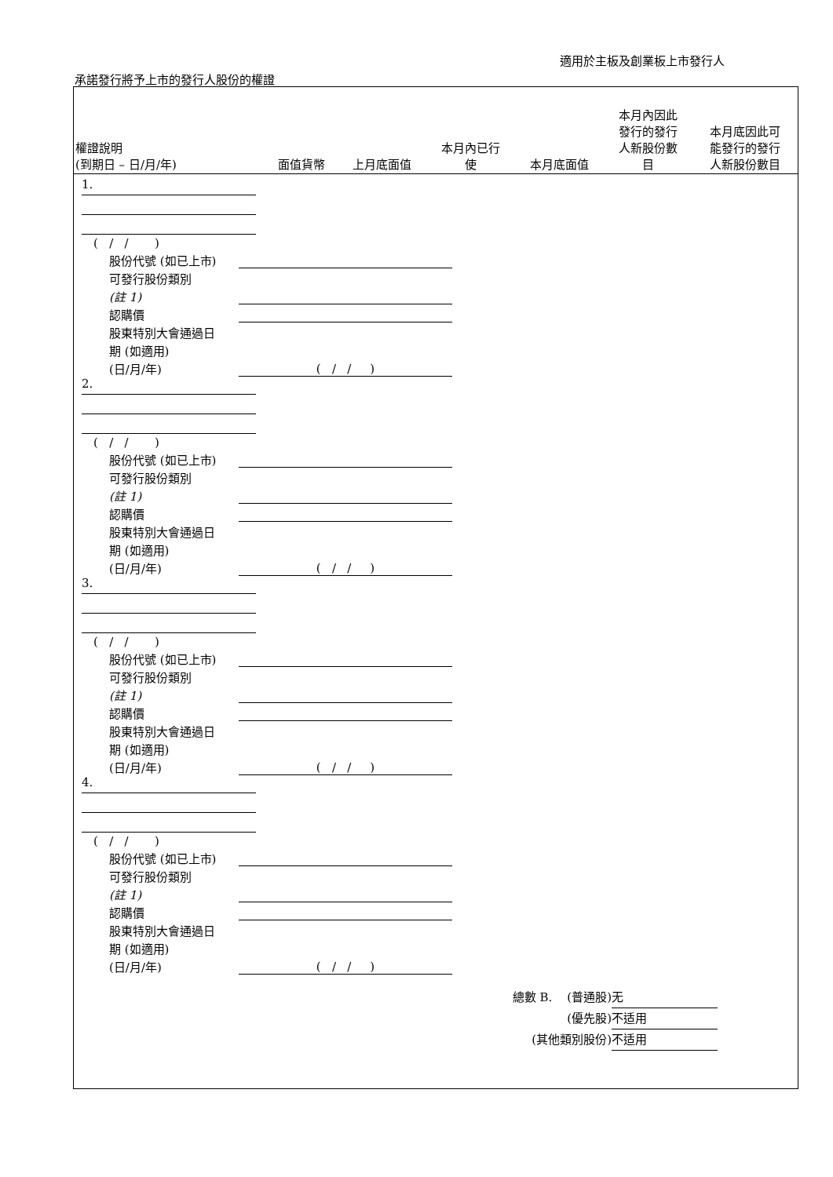適用於主板及創業板上市發行人
承諾發行將予上市的發行人股份的權證
| 權證說明 (到期日 – 日/月/年) | 面值貨幣 | 上月底面值 | 本月內已行 使 | 本月底面值 | 本月內因此 發行的發行 人新股份數 目 | 本月底因此可 能發行的發行 人新股份數目 |
| --- | --- | --- | --- | --- | --- | --- |
1.
( / / )
股份代號 (如已上市)
可發行股份類別
(註 1)
認購價
股東特別大會通過日
期 (如適用)
(日/月/年)
( / / )
2.
( / / )
股份代號 (如已上市)
可發行股份類別
(註 1)
認購價
股東特別大會通過日
期 (如適用)
(日/月/年)
( / / )
3.
( / / )
股份代號 (如已上市)
可發行股份類別
(註 1)
認購價
股東特別大會通過日
期 (如適用)
(日/月/年)
( / / )
4.
( / / )
股份代號 (如已上市)
可發行股份類別
(註 1)
認購價
股東特別大會通過日
期 (如適用)
(日/月/年)
( / / )
總數 B. (普通股) 无
(優先股) 不适用
(其他類別股份) 不适用